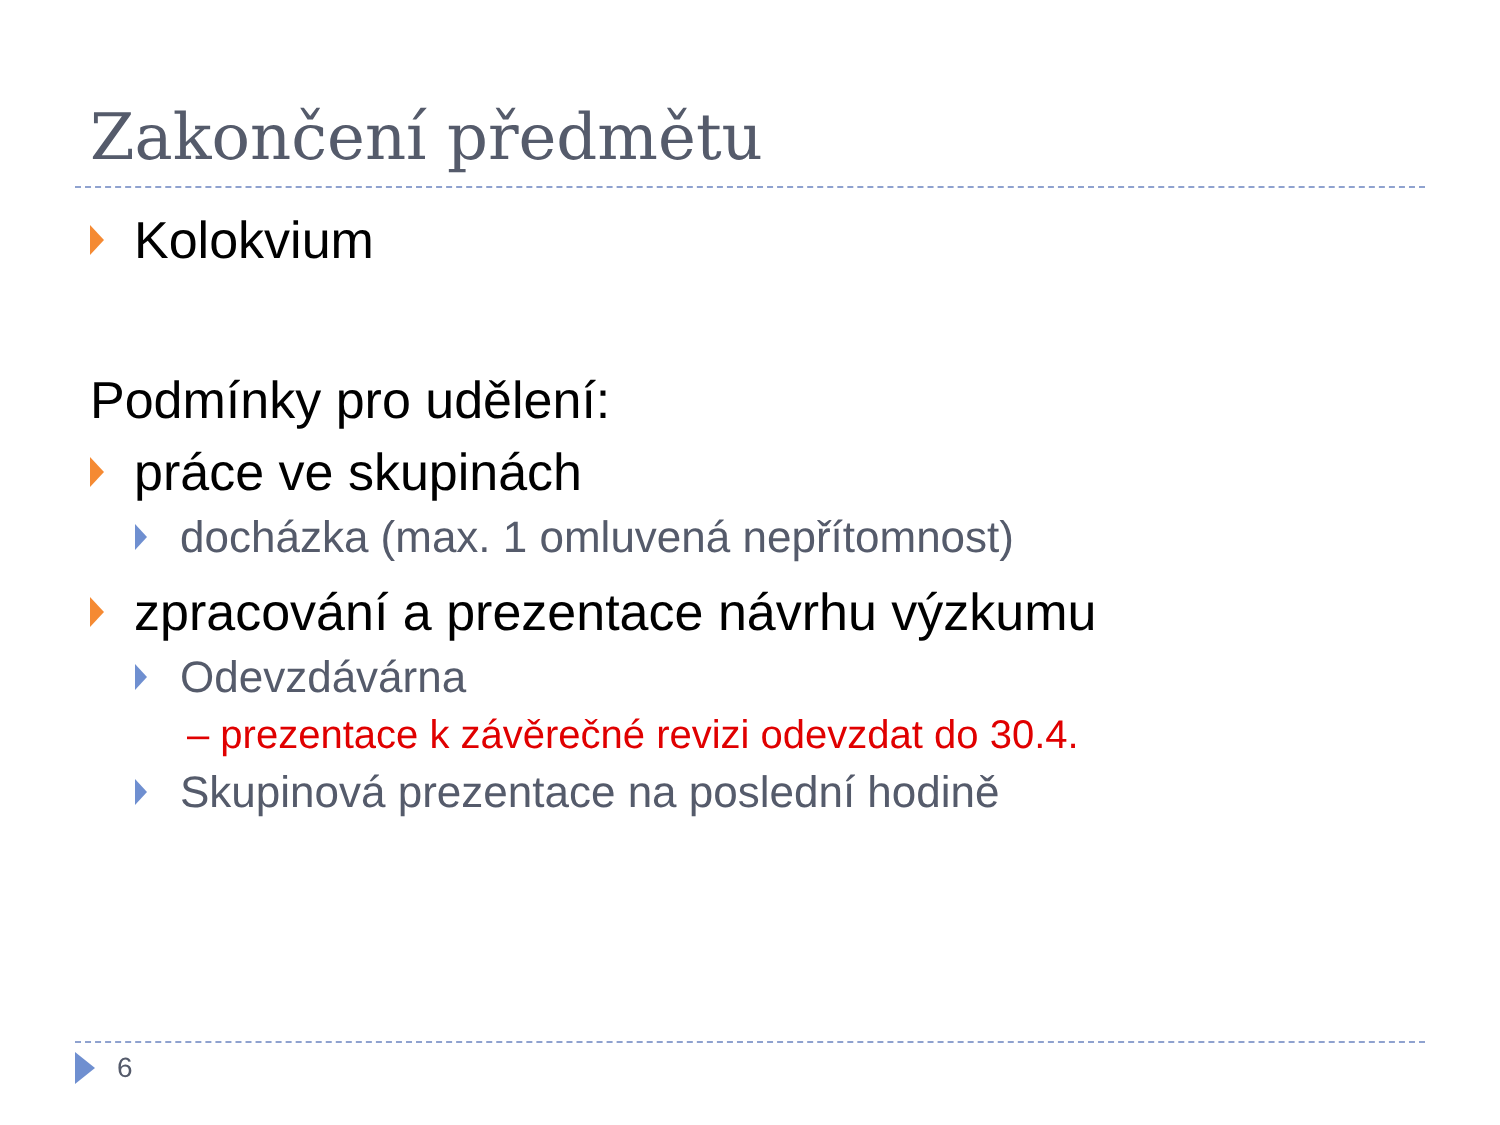Zakončení předmětu
Kolokvium
Podmínky pro udělení:
práce ve skupinách
docházka (max. 1 omluvená nepřítomnost)
zpracování a prezentace návrhu výzkumu
Odevzdávárna
– prezentace k závěrečné revizi odevzdat do 30.4.
Skupinová prezentace na poslední hodině
6